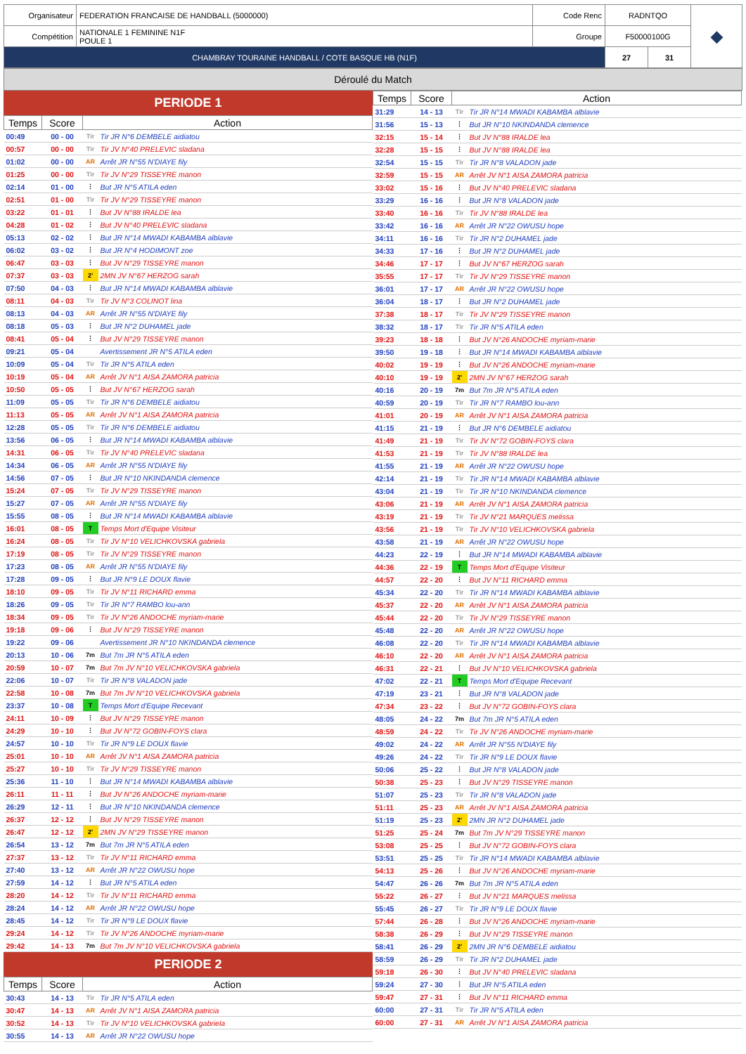| Organisateur | FEDERATION FRANCAISE DE HANDBALL (5000000) | Code Renc | RADNTQO | | ◆ |
| Compétition | NATIONALE 1 FEMININE N1F POULE 1 | Groupe | F50000100G | | |
| CHAMBRAY TOURAINE HANDBALL / COTE BASQUE HB (N1F) | | | 27 | 31 | |
Déroulé du Match
PERIODE 1
| Temps | Score | Action | |
| --- | --- | --- | --- |
| 00:49 | 00 - 00 | Tir | Tir JR N°6 DEMBELE aidiatou |
| 00:57 | 00 - 00 | Tir | Tir JV N°40 PRELEVIC sladana |
| 01:02 | 00 - 00 | AR | Arrêt JR N°55 N'DIAYE fily |
| 01:25 | 00 - 00 | Tir | Tir JV N°29 TISSEYRE manon |
| 02:14 | 01 - 00 | ⋮ | But JR N°5 ATILA eden |
| 02:51 | 01 - 00 | Tir | Tir JV N°29 TISSEYRE manon |
| 03:22 | 01 - 01 | ⋮ | But JV N°88 IRALDE lea |
| 04:28 | 01 - 02 | ⋮ | But JV N°40 PRELEVIC sladana |
| 05:13 | 02 - 02 | ⋮ | But JR N°14 MWADI KABAMBA alblavie |
| 06:02 | 03 - 02 | ⋮ | But JR N°4 HODIMONT zoe |
| 06:47 | 03 - 03 | ⋮ | But JV N°29 TISSEYRE manon |
| 07:37 | 03 - 03 | 2' | 2MN JV N°67 HERZOG sarah |
| 07:50 | 04 - 03 | ⋮ | But JR N°14 MWADI KABAMBA alblavie |
| 08:11 | 04 - 03 | Tir | Tir JV N°3 COLINOT lina |
| 08:13 | 04 - 03 | AR | Arrêt JR N°55 N'DIAYE fily |
| 08:18 | 05 - 03 | ⋮ | But JR N°2 DUHAMEL jade |
| 08:41 | 05 - 04 | ⋮ | But JV N°29 TISSEYRE manon |
| 09:21 | 05 - 04 | | Avertissement JR N°5 ATILA eden |
| 10:09 | 05 - 04 | Tir | Tir JR N°5 ATILA eden |
| 10:19 | 05 - 04 | AR | Arrêt JV N°1 AISA ZAMORA patricia |
| 10:50 | 05 - 05 | ⋮ | But JV N°67 HERZOG sarah |
| 11:09 | 05 - 05 | Tir | Tir JR N°6 DEMBELE aidiatou |
| 11:13 | 05 - 05 | AR | Arrêt JV N°1 AISA ZAMORA patricia |
| 12:28 | 05 - 05 | Tir | Tir JR N°6 DEMBELE aidiatou |
| 13:56 | 06 - 05 | ⋮ | But JR N°14 MWADI KABAMBA alblavie |
| 14:31 | 06 - 05 | Tir | Tir JV N°40 PRELEVIC sladana |
| 14:34 | 06 - 05 | AR | Arrêt JR N°55 N'DIAYE fily |
| 14:56 | 07 - 05 | ⋮ | But JR N°10 NKINDANDA clemence |
| 15:24 | 07 - 05 | Tir | Tir JV N°29 TISSEYRE manon |
| 15:27 | 07 - 05 | AR | Arrêt JR N°55 N'DIAYE fily |
| 15:55 | 08 - 05 | ⋮ | But JR N°14 MWADI KABAMBA alblavie |
| 16:01 | 08 - 05 | T | Temps Mort d'Equipe Visiteur |
| 16:24 | 08 - 05 | Tir | Tir JV N°10 VELICHKOVSKA gabriela |
| 17:19 | 08 - 05 | Tir | Tir JV N°29 TISSEYRE manon |
| 17:23 | 08 - 05 | AR | Arrêt JR N°55 N'DIAYE fily |
| 17:28 | 09 - 05 | ⋮ | But JR N°9 LE DOUX flavie |
| 18:10 | 09 - 05 | Tir | Tir JV N°11 RICHARD emma |
| 18:26 | 09 - 05 | Tir | Tir JR N°7 RAMBO lou-ann |
| 18:34 | 09 - 05 | Tir | Tir JV N°26 ANDOCHE myriam-marie |
| 19:18 | 09 - 06 | ⋮ | But JV N°29 TISSEYRE manon |
| 19:22 | 09 - 06 | | Avertissement JR N°10 NKINDANDA clemence |
| 20:13 | 10 - 06 | 7m | But 7m JR N°5 ATILA eden |
| 20:59 | 10 - 07 | 7m | But 7m JV N°10 VELICHKOVSKA gabriela |
| 22:06 | 10 - 07 | Tir | Tir JR N°8 VALADON jade |
| 22:58 | 10 - 08 | 7m | But 7m JV N°10 VELICHKOVSKA gabriela |
| 23:37 | 10 - 08 | T | Temps Mort d'Equipe Recevant |
| 24:11 | 10 - 09 | ⋮ | But JV N°29 TISSEYRE manon |
| 24:29 | 10 - 10 | ⋮ | But JV N°72 GOBIN-FOYS clara |
| 24:57 | 10 - 10 | Tir | Tir JR N°9 LE DOUX flavie |
| 25:01 | 10 - 10 | AR | Arrêt JV N°1 AISA ZAMORA patricia |
| 25:27 | 10 - 10 | Tir | Tir JV N°29 TISSEYRE manon |
| 25:36 | 11 - 10 | ⋮ | But JR N°14 MWADI KABAMBA alblavie |
| 26:11 | 11 - 11 | ⋮ | But JV N°26 ANDOCHE myriam-marie |
| 26:29 | 12 - 11 | ⋮ | But JR N°10 NKINDANDA clemence |
| 26:37 | 12 - 12 | ⋮ | But JV N°29 TISSEYRE manon |
| 26:47 | 12 - 12 | 2' | 2MN JV N°29 TISSEYRE manon |
| 26:54 | 13 - 12 | 7m | But 7m JR N°5 ATILA eden |
| 27:37 | 13 - 12 | Tir | Tir JV N°11 RICHARD emma |
| 27:40 | 13 - 12 | AR | Arrêt JR N°22 OWUSU hope |
| 27:59 | 14 - 12 | ⋮ | But JR N°5 ATILA eden |
| 28:20 | 14 - 12 | Tir | Tir JV N°11 RICHARD emma |
| 28:24 | 14 - 12 | AR | Arrêt JR N°22 OWUSU hope |
| 28:45 | 14 - 12 | Tir | Tir JR N°9 LE DOUX flavie |
| 29:24 | 14 - 12 | Tir | Tir JV N°26 ANDOCHE myriam-marie |
| 29:42 | 14 - 13 | 7m | But 7m JV N°10 VELICHKOVSKA gabriela |
PERIODE 2
| Temps | Score | Action | |
| --- | --- | --- | --- |
| 30:43 | 14 - 13 | Tir | Tir JR N°5 ATILA eden |
| 30:47 | 14 - 13 | AR | Arrêt JV N°1 AISA ZAMORA patricia |
| 30:52 | 14 - 13 | Tir | Tir JV N°10 VELICHKOVSKA gabriela |
| 30:55 | 14 - 13 | AR | Arrêt JR N°22 OWUSU hope |
| Temps | Score | Action | |
| --- | --- | --- | --- |
| 31:29 | 14 - 13 | Tir | Tir JR N°14 MWADI KABAMBA alblavie |
| 31:56 | 15 - 13 | ⋮ | But JR N°10 NKINDANDA clemence |
| 32:15 | 15 - 14 | ⋮ | But JV N°88 IRALDE lea |
| 32:28 | 15 - 15 | ⋮ | But JV N°88 IRALDE lea |
| 32:54 | 15 - 15 | Tir | Tir JR N°8 VALADON jade |
| 32:59 | 15 - 15 | AR | Arrêt JV N°1 AISA ZAMORA patricia |
| 33:02 | 15 - 16 | ⋮ | But JV N°40 PRELEVIC sladana |
| 33:29 | 16 - 16 | ⋮ | But JR N°8 VALADON jade |
| 33:40 | 16 - 16 | Tir | Tir JV N°88 IRALDE lea |
| 33:42 | 16 - 16 | AR | Arrêt JR N°22 OWUSU hope |
| 34:11 | 16 - 16 | Tir | Tir JR N°2 DUHAMEL jade |
| 34:33 | 17 - 16 | ⋮ | But JR N°2 DUHAMEL jade |
| 34:46 | 17 - 17 | ⋮ | But JV N°67 HERZOG sarah |
| 35:55 | 17 - 17 | Tir | Tir JV N°29 TISSEYRE manon |
| 36:01 | 17 - 17 | AR | Arrêt JR N°22 OWUSU hope |
| 36:04 | 18 - 17 | ⋮ | But JR N°2 DUHAMEL jade |
| 37:38 | 18 - 17 | Tir | Tir JV N°29 TISSEYRE manon |
| 38:32 | 18 - 17 | Tir | Tir JR N°5 ATILA eden |
| 39:23 | 18 - 18 | ⋮ | But JV N°26 ANDOCHE myriam-marie |
| 39:50 | 19 - 18 | ⋮ | But JR N°14 MWADI KABAMBA alblavie |
| 40:02 | 19 - 19 | ⋮ | But JV N°26 ANDOCHE myriam-marie |
| 40:10 | 19 - 19 | 2' | 2MN JV N°67 HERZOG sarah |
| 40:16 | 20 - 19 | 7m | But 7m JR N°5 ATILA eden |
| 40:59 | 20 - 19 | Tir | Tir JR N°7 RAMBO lou-ann |
| 41:01 | 20 - 19 | AR | Arrêt JV N°1 AISA ZAMORA patricia |
| 41:15 | 21 - 19 | ⋮ | But JR N°6 DEMBELE aidiatou |
| 41:49 | 21 - 19 | Tir | Tir JV N°72 GOBIN-FOYS clara |
| 41:53 | 21 - 19 | Tir | Tir JV N°88 IRALDE lea |
| 41:55 | 21 - 19 | AR | Arrêt JR N°22 OWUSU hope |
| 42:14 | 21 - 19 | Tir | Tir JR N°14 MWADI KABAMBA alblavie |
| 43:04 | 21 - 19 | Tir | Tir JR N°10 NKINDANDA clemence |
| 43:06 | 21 - 19 | AR | Arrêt JV N°1 AISA ZAMORA patricia |
| 43:19 | 21 - 19 | Tir | Tir JV N°21 MARQUES melissa |
| 43:56 | 21 - 19 | Tir | Tir JV N°10 VELICHKOVSKA gabriela |
| 43:58 | 21 - 19 | AR | Arrêt JR N°22 OWUSU hope |
| 44:23 | 22 - 19 | ⋮ | But JR N°14 MWADI KABAMBA alblavie |
| 44:36 | 22 - 19 | T | Temps Mort d'Equipe Visiteur |
| 44:57 | 22 - 20 | ⋮ | But JV N°11 RICHARD emma |
| 45:34 | 22 - 20 | Tir | Tir JR N°14 MWADI KABAMBA alblavie |
| 45:37 | 22 - 20 | AR | Arrêt JV N°1 AISA ZAMORA patricia |
| 45:44 | 22 - 20 | Tir | Tir JV N°29 TISSEYRE manon |
| 45:48 | 22 - 20 | AR | Arrêt JR N°22 OWUSU hope |
| 46:08 | 22 - 20 | Tir | Tir JR N°14 MWADI KABAMBA alblavie |
| 46:10 | 22 - 20 | AR | Arrêt JV N°1 AISA ZAMORA patricia |
| 46:31 | 22 - 21 | ⋮ | But JV N°10 VELICHKOVSKA gabriela |
| 47:02 | 22 - 21 | T | Temps Mort d'Equipe Recevant |
| 47:19 | 23 - 21 | ⋮ | But JR N°8 VALADON jade |
| 47:34 | 23 - 22 | ⋮ | But JV N°72 GOBIN-FOYS clara |
| 48:05 | 24 - 22 | 7m | But 7m JR N°5 ATILA eden |
| 48:59 | 24 - 22 | Tir | Tir JV N°26 ANDOCHE myriam-marie |
| 49:02 | 24 - 22 | AR | Arrêt JR N°55 N'DIAYE fily |
| 49:26 | 24 - 22 | Tir | Tir JR N°9 LE DOUX flavie |
| 50:06 | 25 - 22 | ⋮ | But JR N°8 VALADON jade |
| 50:38 | 25 - 23 | ⋮ | But JV N°29 TISSEYRE manon |
| 51:07 | 25 - 23 | Tir | Tir JR N°8 VALADON jade |
| 51:11 | 25 - 23 | AR | Arrêt JV N°1 AISA ZAMORA patricia |
| 51:19 | 25 - 23 | 2' | 2MN JR N°2 DUHAMEL jade |
| 51:25 | 25 - 24 | 7m | But 7m JV N°29 TISSEYRE manon |
| 53:08 | 25 - 25 | ⋮ | But JV N°72 GOBIN-FOYS clara |
| 53:51 | 25 - 25 | Tir | Tir JR N°14 MWADI KABAMBA alblavie |
| 54:13 | 25 - 26 | ⋮ | But JV N°26 ANDOCHE myriam-marie |
| 54:47 | 26 - 26 | 7m | But 7m JR N°5 ATILA eden |
| 55:22 | 26 - 27 | ⋮ | But JV N°21 MARQUES melissa |
| 55:45 | 26 - 27 | Tir | Tir JR N°9 LE DOUX flavie |
| 57:44 | 26 - 28 | ⋮ | But JV N°26 ANDOCHE myriam-marie |
| 58:38 | 26 - 29 | ⋮ | But JV N°29 TISSEYRE manon |
| 58:41 | 26 - 29 | 2' | 2MN JR N°6 DEMBELE aidiatou |
| 58:59 | 26 - 29 | Tir | Tir JR N°2 DUHAMEL jade |
| 59:18 | 26 - 30 | ⋮ | But JV N°40 PRELEVIC sladana |
| 59:24 | 27 - 30 | ⋮ | But JR N°5 ATILA eden |
| 59:47 | 27 - 31 | ⋮ | But JV N°11 RICHARD emma |
| 60:00 | 27 - 31 | Tir | Tir JR N°5 ATILA eden |
| 60:00 | 27 - 31 | AR | Arrêt JV N°1 AISA ZAMORA patricia |